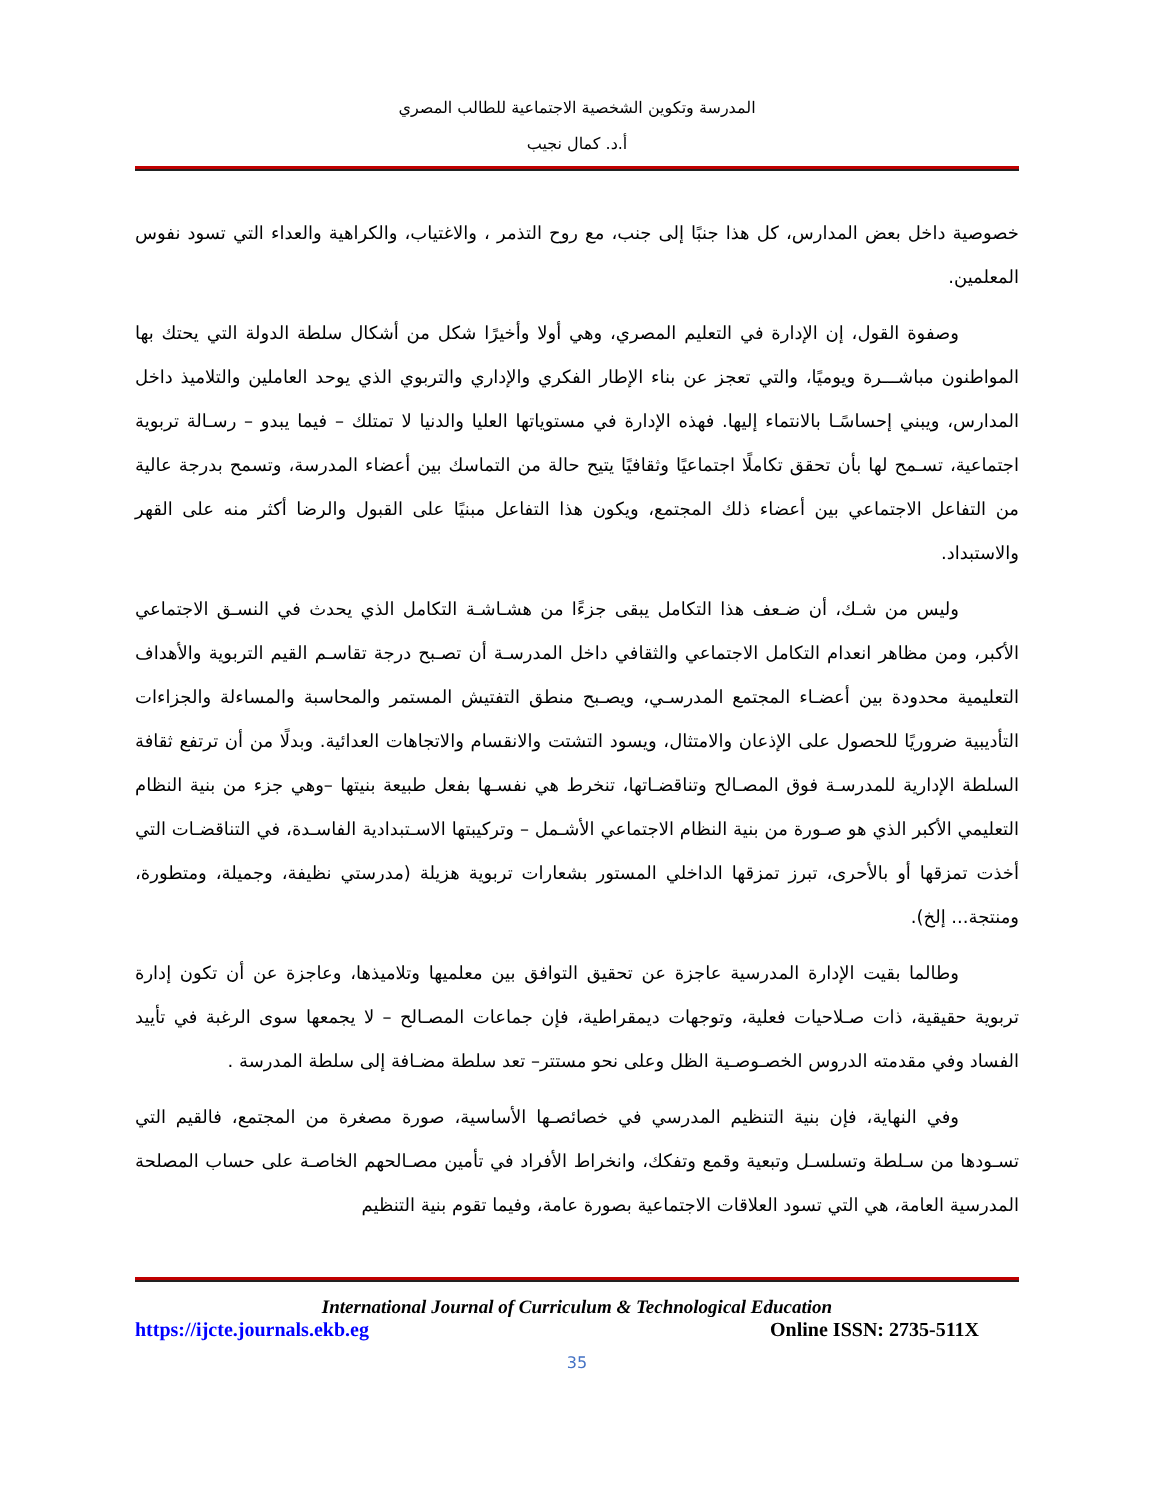المدرسة وتكوين الشخصية الاجتماعية للطالب المصري
أ.د. كمال نجيب
خصوصية داخل بعض المدارس، كل هذا جنبًا إلى جنب، مع روح التذمر ، والاغتياب، والكراهية والعداء التي تسود نفوس المعلمين.
وصفوة القول، إن الإدارة في التعليم المصري، وهي أولا وأخيرًا شكل من أشكال سلطة الدولة التي يحتك بها المواطنون مباشـــرة ويوميًا، والتي تعجز عن بناء الإطار الفكري والإداري والتربوي الذي يوحد العاملين والتلاميذ داخل المدارس، ويبني إحساسًـا بالانتماء إليها. فهذه الإدارة في مستوياتها العليا والدنيا لا تمتلك – فيما يبدو – رسـالة تربوية اجتماعية، تسـمح لها بأن تحقق تكاملًا اجتماعيًا وثقافيًا يتيح حالة من التماسك بين أعضاء المدرسة، وتسمح بدرجة عالية من التفاعل الاجتماعي بين أعضاء ذلك المجتمع، ويكون هذا التفاعل مبنيًا على القبول والرضا أكثر منه على القهر والاستبداد.
وليس من شـك، أن ضـعف هذا التكامل يبقى جزءًا من هشـاشـة التكامل الذي يحدث في النسـق الاجتماعي الأكبر، ومن مظاهر انعدام التكامل الاجتماعي والثقافي داخل المدرسـة أن تصـبح درجة تقاسـم القيم التربوية والأهداف التعليمية محدودة بين أعضـاء المجتمع المدرسـي، ويصـبح منطق التفتيش المستمر والمحاسبة والمساءلة والجزاءات التأديبية ضروريًا للحصول على الإذعان والامتثال، ويسود التشتت والانقسام والاتجاهات العدائية. وبدلًا من أن ترتفع ثقافة السلطة الإدارية للمدرسـة فوق المصـالح وتناقضـاتها، تنخرط هي نفسـها بفعل طبيعة بنيتها –وهي جزء من بنية النظام التعليمي الأكبر الذي هو صـورة من بنية النظام الاجتماعي الأشـمل – وتركيبتها الاسـتبدادية الفاسـدة، في التناقضـات التي أخذت تمزقها أو بالأحرى، تبرز تمزقها الداخلي المستور بشعارات تربوية هزيلة (مدرستي نظيفة، وجميلة، ومتطورة، ومنتجة... إلخ).
وطالما بقيت الإدارة المدرسية عاجزة عن تحقيق التوافق بين معلميها وتلاميذها، وعاجزة عن أن تكون إدارة تربوية حقيقية، ذات صـلاحيات فعلية، وتوجهات ديمقراطية، فإن جماعات المصـالح – لا يجمعها سوى الرغبة في تأييد الفساد وفي مقدمته الدروس الخصـوصـية الظل وعلى نحو مستتر– تعد سلطة مضـافة إلى سلطة المدرسة .
وفي النهاية، فإن بنية التنظيم المدرسي في خصائصـها الأساسية، صورة مصغرة من المجتمع، فالقيم التي تسـودها من سـلطة وتسلسـل وتبعية وقمع وتفكك، وانخراط الأفراد في تأمين مصـالحهم الخاصـة على حساب المصلحة المدرسية العامة، هي التي تسود العلاقات الاجتماعية بصورة عامة، وفيما تقوم بنية التنظيم
International Journal of Curriculum & Technological Education
https://ijcte.journals.ekb.eg Online ISSN: 2735-511X
35